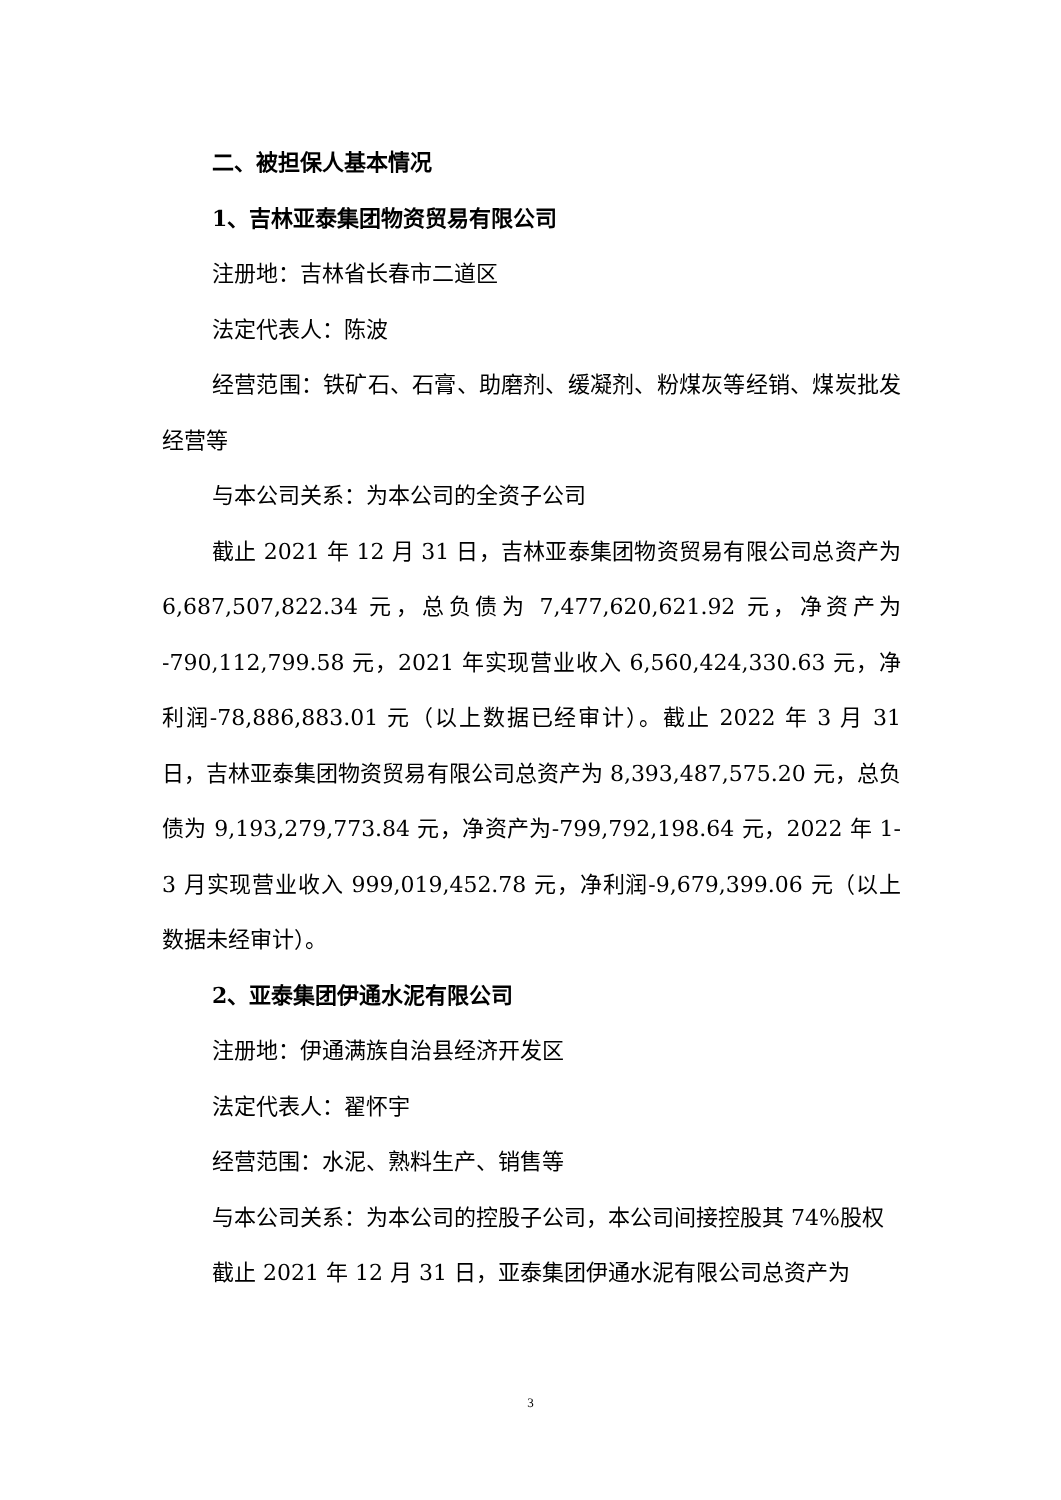二、被担保人基本情况
1、吉林亚泰集团物资贸易有限公司
注册地：吉林省长春市二道区
法定代表人：陈波
经营范围：铁矿石、石膏、助磨剂、缓凝剂、粉煤灰等经销、煤炭批发经营等
与本公司关系：为本公司的全资子公司
截止 2021 年 12 月 31 日，吉林亚泰集团物资贸易有限公司总资产为 6,687,507,822.34 元，总负债为 7,477,620,621.92 元，净资产为 -790,112,799.58 元，2021 年实现营业收入 6,560,424,330.63 元，净利润-78,886,883.01 元（以上数据已经审计）。截止 2022 年 3 月 31 日，吉林亚泰集团物资贸易有限公司总资产为 8,393,487,575.20 元，总负债为 9,193,279,773.84 元，净资产为-799,792,198.64 元，2022 年 1-3 月实现营业收入 999,019,452.78 元，净利润-9,679,399.06 元（以上数据未经审计）。
2、亚泰集团伊通水泥有限公司
注册地：伊通满族自治县经济开发区
法定代表人：翟怀宇
经营范围：水泥、熟料生产、销售等
与本公司关系：为本公司的控股子公司，本公司间接控股其 74%股权
截止 2021 年 12 月 31 日，亚泰集团伊通水泥有限公司总资产为
3